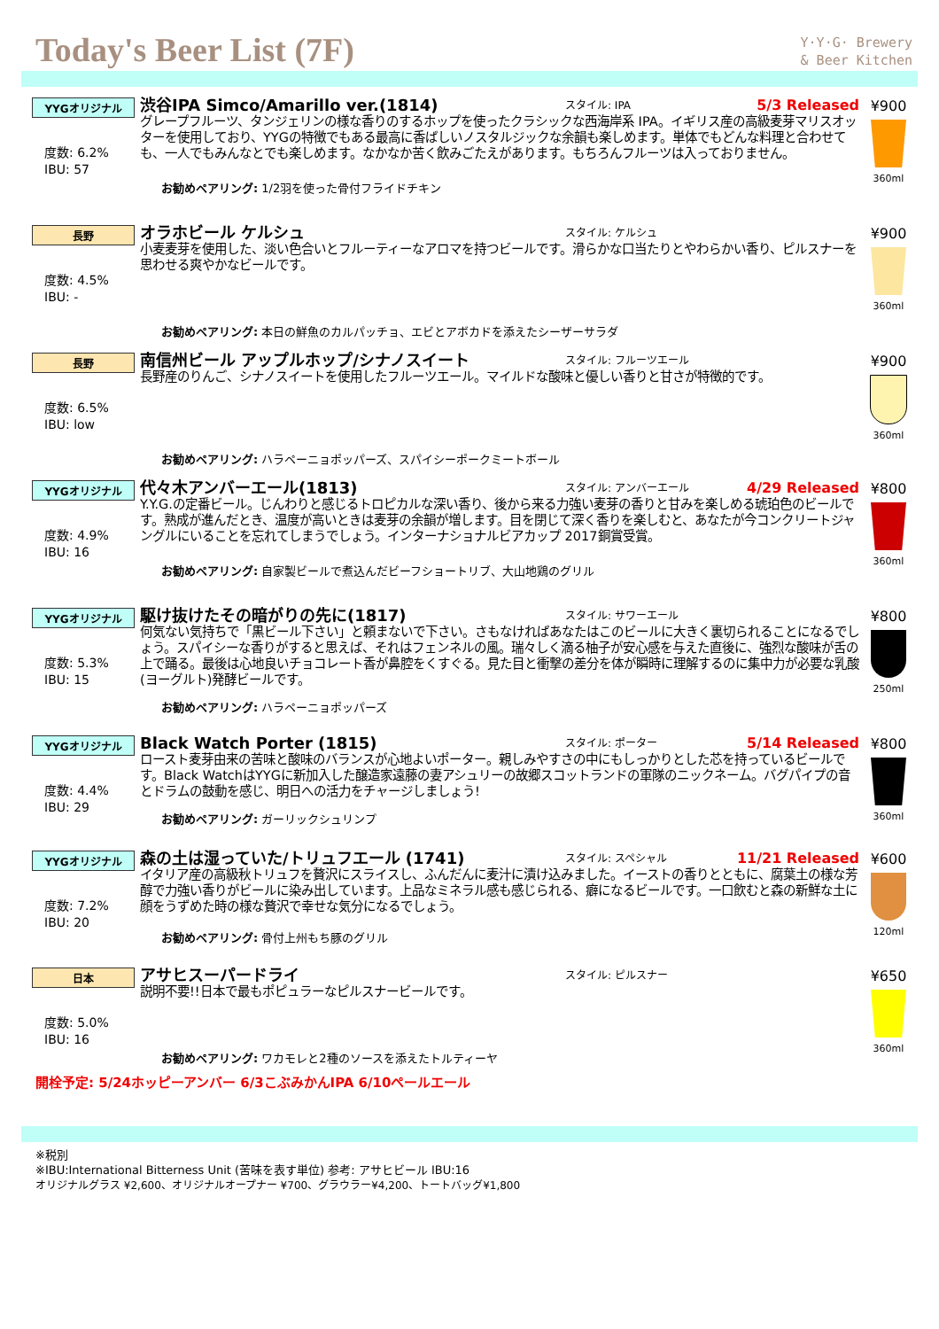Today's Beer List (7F)
Y·Y·G· Brewery
& Beer Kitchen
YYGオリジナル
度数: 6.2%
IBU: 57
渋谷IPA Simco/Amarillo ver.(1814)
スタイル: IPA
5/3 Released
グレープフルーツ、タンジェリンの様な香りのするホップを使ったクラシックな西海岸系 IPA。イギリス産の高級麦芽マリスオッターを使用しており、YYGの特徴でもある最高に香ばしいノスタルジックな余韻も楽しめます。単体でもどんな料理と合わせても、一人でもみんなとでも楽しめます。なかなか苦く飲みごたえがあります。もちろんフルーツは入っておりません。
お勧めペアリング: 1/2羽を使った骨付フライドチキン
¥900
360ml
長野
度数: 4.5%
IBU: -
オラホビール ケルシュ
スタイル: ケルシュ
小麦麦芽を使用した、淡い色合いとフルーティーなアロマを持つビールです。滑らかな口当たりとやわらかい香り、ピルスナーを思わせる爽やかなビールです。
お勧めペアリング: 本日の鮮魚のカルパッチョ、エビとアボカドを添えたシーザーサラダ
¥900
360ml
長野
度数: 6.5%
IBU: low
南信州ビール アップルホップ/シナノスイート
スタイル: フルーツエール
長野産のりんご、シナノスイートを使用したフルーツエール。マイルドな酸味と優しい香りと甘さが特徴的です。
お勧めペアリング: ハラペーニョポッパーズ、スパイシーポークミートボール
¥900
360ml
YYGオリジナル
度数: 4.9%
IBU: 16
代々木アンバーエール(1813)
スタイル: アンバーエール
4/29 Released
Y.Y.G.の定番ビール。じんわりと感じるトロピカルな深い香り、後から来る力強い麦芽の香りと甘みを楽しめる琥珀色のビールです。熟成が進んだとき、温度が高いときは麦芽の余韻が増します。目を閉じて深く香りを楽しむと、あなたが今コンクリートジャングルにいることを忘れてしまうでしょう。インターナショナルビアカップ 2017銅賞受賞。
お勧めペアリング: 自家製ビールで煮込んだビーフショートリブ、大山地鶏のグリル
¥800
360ml
YYGオリジナル
度数: 5.3%
IBU: 15
駆け抜けたその暗がりの先に(1817)
スタイル: サワーエール
何気ない気持ちで「黒ビール下さい」と頼まないで下さい。さもなければあなたはこのビールに大きく裏切られることになるでしょう。スパイシーな香りがすると思えば、それはフェンネルの風。瑞々しく滴る柚子が安心感を与えた直後に、強烈な酸味が舌の上で踊る。最後は心地良いチョコレート香が鼻腔をくすぐる。見た目と衝撃の差分を体が瞬時に理解するのに集中力が必要な乳酸(ヨーグルト)発酵ビールです。
お勧めペアリング: ハラペーニョポッパーズ
¥800
250ml
YYGオリジナル
度数: 4.4%
IBU: 29
Black Watch Porter (1815)
スタイル: ポーター
5/14 Released
ロースト麦芽由来の苦味と酸味のバランスが心地よいポーター。親しみやすさの中にもしっかりとした芯を持っているビールです。Black WatchはYYGに新加入した醸造家遠藤の妻アシュリーの故郷スコットランドの軍隊のニックネーム。バグパイプの音とドラムの鼓動を感じ、明日への活力をチャージしましょう!
お勧めペアリング: ガーリックシュリンプ
¥800
360ml
YYGオリジナル
度数: 7.2%
IBU: 20
森の土は湿っていた/トリュフエール (1741)
スタイル: スペシャル
11/21 Released
イタリア産の高級秋トリュフを贅沢にスライスし、ふんだんに麦汁に漬け込みました。イーストの香りとともに、腐葉土の様な芳醇で力強い香りがビールに染み出しています。上品なミネラル感も感じられる、癖になるビールです。一口飲むと森の新鮮な土に顔をうずめた時の様な贅沢で幸せな気分になるでしょう。
お勧めペアリング: 骨付上州もち豚のグリル
¥600
120ml
日本
度数: 5.0%
IBU: 16
アサヒスーパードライ
スタイル: ピルスナー
説明不要!!日本で最もポピュラーなピルスナービールです。
お勧めペアリング: ワカモレと2種のソースを添えたトルティーヤ
¥650
360ml
開栓予定: 5/24ホッピーアンバー 6/3こぶみかんIPA 6/10ペールエール
※税別
※IBU:International Bitterness Unit (苦味を表す単位) 参考: アサヒビール IBU:16
オリジナルグラス ¥2,600、オリジナルオープナー ¥700、グラウラー¥4,200、トートバッグ¥1,800